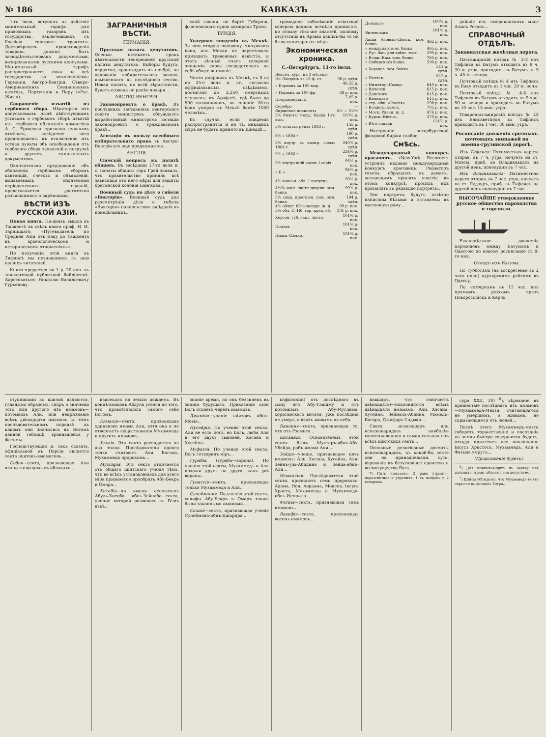№ 186 КАВКАЗЪ 3
1-го іюля, вступилъ въ дѣйствіе минимальный тарифъ для привозныхъ товаровъ изъ государствъ, заключившихъ съ Россіею торговые трактаты. Достовѣрность происхожденія товаровъ должна быть засвидѣтельствована документами, визированными русскими консулами. Минимальный тарифъ распространяется пока на всѣ государства за исключеніемъ: Германіи, Австро-Венгріи, Сѣверо-Американскихъ Соединенныхъ штатовъ, Португаліи и Перу («Рус. Жиз.»).
Сокращеніе изъятій из гербового сбора. Нѣкоторыя изъ допускаемыхъ нынѣ дѣйствующимъ уставомъ о гербовомъ сборѣ изъятій изъ гербового обложенія комиссіею А. С. Ермолова признано нужнымъ отмѣнить, вслѣдствіе чего предположены къ исключенію изъ устава пункты объ освобожденіи отъ гербового сбора заявленій о погрузкѣ и другихъ таможенныхъ документовъ...
Окончательно предложеніе объ обложеніи гербовымъ сборомъ квитанцій, счетовъ и объявленій, выдаваемыхъ издателями періодическихъ изданій, представляется достаточно развившимися и окрѣпшими.
ВѢСТИ ИЗЪ РУССКОЙ АЗІИ.
Новая книга. На-дняхъ вышла въ Ташкентѣ въ свѣтъ книга проф. Н. И. Зарницкаго, «Путеводитель по Средней Азіи отъ Баку до Ташкента въ археологическомъ и историческомъ отношеніяхъ».
По полученіи этой книги въ Тифлисѣ мы познакомимъ съ нею нашихъ читателей.
Книга продается по 1 р. 20 коп. въ ташкентской публичной библіотекѣ. Адресоваться: Николаю Васильевичу Гурьянову.
ЗАГРАНИЧНЫЯ ВѢСТИ.
ГЕРМАНІЯ.
Прусская палата депутатовъ. Осенью истекаетъ срокъ дѣятельности теперешней прусской палаты депутатовъ. Выборы будутъ, вѣроятно, происходить въ ноябрѣ, на основаніи избирательнаго закона, измѣненнаго въ послѣднюю сессію. Новая палата, по всей вѣроятности, будетъ созвана не ранѣе января...
АВСТРО-ВЕНГРІЯ.
Законопроектъ о бракѣ. Въ послѣднихъ засѣданіяхъ венгерскаго совѣта министровъ обсуждался выработанный министромъ юстиціи законопроектъ о гражданскомъ бракѣ...
Агитація въ пользу всеобщаго избирательнаго права въ Австро-Венгріи все еще продолжается...
АНГЛІЯ.
Сіамскій вопросъ въ палатѣ общинъ. Въ засѣданіи 17-го іюля н. с. палаты общинъ сэръ Грей заявилъ, что правительство приняло всѣ зависящія отъ него мѣры для защиты британской колоніи Бангкока...
Военный судъ по дѣлу о гибели «Викторіи». Военный судъ для разсмотрѣнія дѣла о гибели «Викторіи» начался свои засѣданія въ понедѣльникъ...
ской гавани, на бортѣ Губерніи, флагманскаго судна адмирала Траси.
ТУРЦІЯ.
Холерная эпидемія въ Меккѣ. За всю вторую половину минувшаго іюня, изъ Мекки не переставали приходить тревожныя извѣстія, и этотъ вѣчный очагъ холерной эпидеміи снова сосредоточилъ на себѣ общее вниманіе...
Число умершихъ въ Меккѣ, съ 8 го по 25-е іюня н. ст., согласно оффиціальнымъ свѣдѣніямъ, достигало до 2,250 смертныхъ случаевъ; въ Арафатѣ, гдѣ было до 500 паломниковъ, въ теченіе 26-го іюня умерло въ Меккѣ болѣе 1000 человѣкъ...
Въ случаѣ, если эпидемія распространится и на тѣ, никакихъ мѣръ не будетъ принято въ Джеддѣ...
громадное заболѣваніе азіатской холерою должно всецѣло приписать, по отзыву тѣхъ-же властей, полному отсутствію въ Аравіи какихъ-бы то ни было санитарныхъ мѣръ.
Экономическая хроника.
С.-Петербургъ, 13-го іюля.
| Вексел. курс. на 3 мѣсяца: | |
| На Лондонъ за 10 ф. ст. | 96 р. сдѣл. |
| » Берлинъ за 100 мар. | 46,55 р. сдѣл. |
| » Парижъ за 100 фр. | 38 р. пок. |
| Полуимперіалы | 7,45 р. пок. |
| Серебро | — |
| Биржевые дисконты | 4½ — 5½% |
| 5% билеты госуд. банка 1-го вып. | 103¼ р. пок. |
| 5% золотая рента 1883 г. | 155 р. сдѣл. |
| 6% » 1884 г. | 160 р. сдѣл. |
| 5% внутр. съ выигр. заемъ 1864 г. | 240¾ р. сдѣл. |
| 5% » 1866 г. | 224¾ р. сдѣл. |
| 5% внутренній заемъ I серія | 95½ р. пок. |
| » II » | 94¾ р. пок. |
| 4% консол. обл. 1 выпуска | 99½ р. пок. |
| 4½% закл. листы дворян. зем. банка | 99¾ р. пок. |
| 5% свид. крестьян. пом. зем. банка | 194 р. сдѣл. |
| 4% облиг. Юго-западн. ж. д. | 99 р. пок. |
| 5% обл. С.-Пб. гор. кред. об. | 101 р. пок. |
| Херсон. губ. закл. листы | 101¾ р. пок. |
| Полтав. | 101¼ р. пок. |
| Нижн.-Самар. | 101½ р. пок. |
| Донского | 100½ р. пок. |
| Виленскаго | 101½ р. пок. |
| Акціи Азовско-Донск. ком. банка | 462 р. пок. |
| » междунар. ком. банка | 465 р. пок. |
| » Рус. бан. для внѣш. торг. | 290 р. пок. |
| » Волж.-Кам. ком. банка | 765 р. пок. |
| » Сибирскаго банка | 590 р. пок. |
| » Харьков. зем. банка | 511 р. сдѣл. |
| » Полтав. | 612 р. сдѣл. |
| » Нижегор.-Самар. | 640 р. пок. |
| » Виленск. | 615 р. пок. |
| » Донского | 615 р. пок. |
| » Кіевскаго | 615 р. пок. |
| » стр. общ. «Россія» | 298 р. пок. |
| » Волжск.-Камск. | 705 р. пок. |
| » Моск.-Рязан. ж. д. | 476 р. пок. |
| » Курск.-Кіевск. | 370 р. пок. |
| » Юго-западн. | 114¾ р. пок. |
Настроеніе петербургской фондовой биржи слабое.
Смѣсь.
Международный конкурсъ красавицъ. «New-York Recorder» устроилъ недавно международный конкурсъ красавицъ. Редакторъ газеты, обращаясь къ дамамъ, желающимъ принять участіе въ этомъ конкурсѣ, просилъ ихъ присылать въ редакцію портреты...
Эти портреты будутъ отвѣтно написаны бѣлыми и вставлены въ массивную раму...
дайшіе изъ американскихъ мисс Алисъ Реганъ...
СПРАВОЧНЫЙ ОТДѢЛЪ.
Закавказская желѣзная дорога.
Пассажирскій поѣздъ № 2-3 изъ Тифлиса въ Батумъ отходитъ въ 9 ч. 30 м. утра, приходитъ въ Батумъ въ 9 ч. 45 м. вечера.
Почтовый поѣздъ № 4 изъ Тифлиса въ Баку отходитъ въ 1 час. 20 м. ночи.
Почтовый поѣздъ № 4-8 изъ Тифлиса въ Батумъ отходитъ въ 9 час. 50 м. вечера и приходитъ въ Батумъ въ 10 час. 15 мин. утра.
Товаропассажирскій поѣздъ № 48 изъ Елисаветполя въ Тифлисъ приходитъ въ 1 час. 30 мин. утра.
Росписаніе движенія срочныхъ почтовыхъ экипажей по военно-грузинской дорогѣ.
Изъ Тифлиса: Пятиместная карета отправ. въ 7 ч. утра, ночуетъ на ст. Млеты, приб. во Владикавказъ на другой день, пополудни въ 7 час.
Изъ Владикавказа: Пятиместная карета отправ. въ 7 час. утра, ночуетъ на ст. Гудауръ, приб. въ Тифлисъ на другой день пополудни въ 7 час.
ВЫСОЧАЙШЕ утвержденное русское общество пароходства и торговли.
Еженедѣльное движеніе пароходовъ между Батумомъ и Одессою по новому росписанію съ 8-го мая.
Отходъ изъ Батума.
По субботамъ (на воскресенье въ 2 часа ночи) курьерскимъ рейсомъ въ Одессу.
По четвергамъ въ 12 час. дня прямымъ рейсомъ чрезъ Новороссійскъ и Керчь.
ступниками въ шіизмѣ являются, главнымъ образомъ, споръ о значеніи того или другого изъ имамовъ—потомковъ Али, или непризнаніе всѣхъ двѣнадцати имамовъ въ томъ послѣдовательномъ порядкѣ, въ какомъ они значились въ Богомъ данной таблицѣ, хранившейся у Фатьмы.
Господствующей и, такъ сказать, офиціальной въ Персіи является секта шіитовъ-имамитовъ...
Себаи—секта, признающая Али вѣчно живущимъ въ облакахъ...
извлекалъ на землю дождемъ. Въ концѣ-концовъ Абдула уселся до того, что провозгласилъ самого себя Богомъ.
Камилія—секта, признающая одинаково имама Али, хотя она и не отвергаетъ существованія Мухаммеда и другихъ имамовъ...
Ульяія. Эта секта распадается на два толка. Послѣдователи одного толка считаютъ Али Богомъ, Мухаммеда пророкомъ...
Мухсирія. Эта секта отличается отъ общаго шіитскаго ученія тѣмъ, что во всѣхъ установленіяхъ для всего міра признается прообразъ Абу-Бекра и Омара...
Хитабія—по имени основателя Абуль-Хитаба ибнъ-Зейнаба—секта, учение которой развилось въ IV-мъ вѣкѣ...
знаніе время, но онъ безсиленъ въ знаніи будущаго. Приказаніе свои Богъ отдаетъ черезъ имамовъ.
Джаміяя—ученіе шіитовъ ибнъ-Мовія...
Нусейрія. По ученію этой секты, Али не есть Богъ, но Богъ, любя Али и его двухъ сыновей, Хасана и Хусейна...
Муфаззя. По ученію этой секты, Богъ сотворилъ міръ...
Гурабія, (гурабъ—ворона). По ученію этой секты, Мухаммедъ и Али похожи другъ на друга, какъ двѣ вороны...
Гуниссія—секта, признающая только Мухаммеда и Али...
Сулеймания. По ученію этой секты, халифы Абу-Бекръ и Омаръ также были законными имамами...
Салиія—секта, признающая ученіе Сулеймана-ибнъ-Джарира...
пафитании) отъ послѣдняго въ сыну его Абу-Гашиму и отъ потомкамъ Абу-Муслима, хорасанскаго витязя, уже послѣдній не умеръ, а взятъ живымъ на небо.
Бинания—секта, признающая то, что отъ Рзамига...
Кисаниія. Основателемъ этой секты былъ Мухтаръ-ибнъ-Абу-Убейда, рабъ имама Али...
Зейдія—ученіе, признающее пять имамовъ: Али, Хасана, Хусейна, Али-Зейнъ-уль-Абидина и Зейда-ибнъ-Али...
Исмаиліяя. Послѣдователи этой секты признаютъ семь пророковъ: Адама, Ноя, Авраама, Моисея, Іисуса Христа, Мухаммеда и Мухаммеда-ибнъ-Исмаила...
Фатиія—секта, признающая семь имамовъ...
Вакифія—секта, признающая восемь имамовъ...
навшаръ, что означаетъ двѣнадцать)—поклоняются всѣмъ двѣнадцати имамамъ: Али, Хасана, Хусейна, Зейналъ-Абдина, Мамедъ-Багира, Джафаръ-Садыка...
Секта исназашаръ или исназашаридовъ наиболѣе многочисленная и самая сильная изъ всѣхъ шіитскихъ сектъ...
Основные религіозные догматы исназашаридовъ, къ какой-бы секте они ни принадлежали, суть: вѣрованіе въ безусловное единство и всемогущество Бога...
*) Пять намазовъ: 2 раво утромъ—поразсвѣтная и утренняя, 1 въ полдень и 2 вечеромъ.
сура XXII, 30) <sup>6</sup>), вѣрованіе въ пришествіе послѣдняго изъ имамовъ—Мухаммеда-Мехти, считающагося не умершимъ, а живымъ, но скрывающимся отъ людей...
Послѣ этого Мухаммедъ-мехти соберетъ торжественно и послѣдніе на земли быстро совершится будетъ, откуда прилетятъ все поклоненія: Іисусъ Христосъ, Мухаммедъ, Али и Фатьма умрутъ...
(Продолженіе будетъ).
<sup>6</sup>) Для прибывающихъ въ Мекку изъ дальнихъ странъ обязательно допустимо...
<sup>7</sup>) Шіиты убѣждены, что Мухаммедъ-мехти скрылся въ холмахъ Тигра...